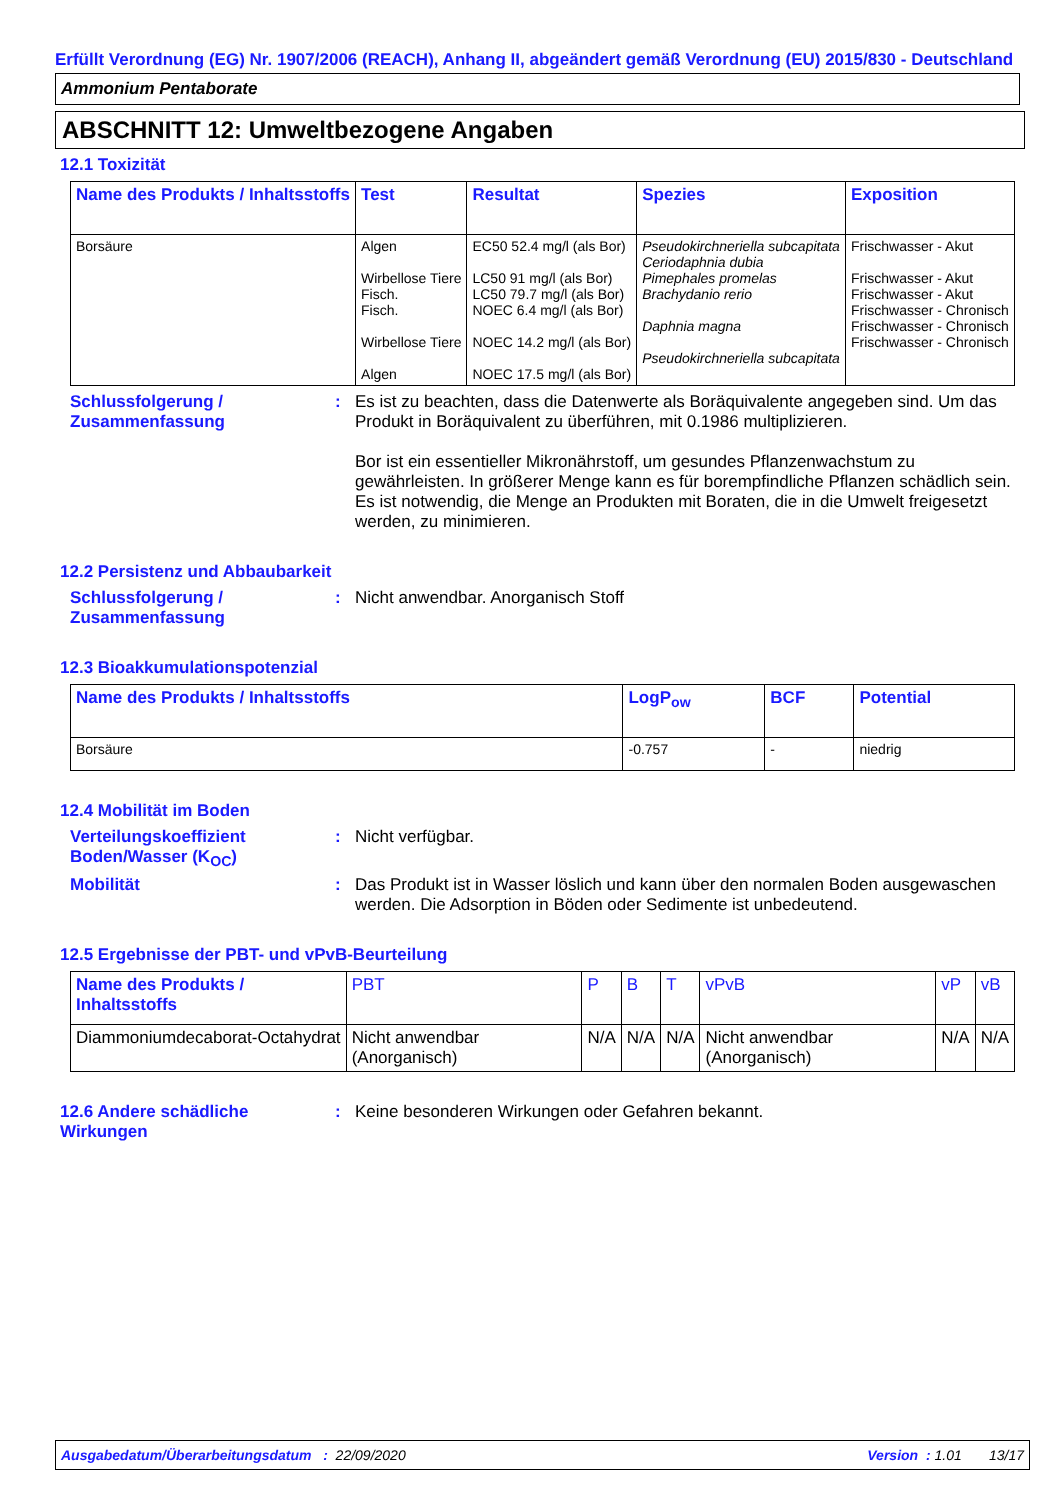Erfüllt Verordnung (EG) Nr. 1907/2006 (REACH), Anhang II, abgeändert gemäß Verordnung (EU) 2015/830 - Deutschland
Ammonium Pentaborate
ABSCHNITT 12: Umweltbezogene Angaben
12.1 Toxizität
| Name des Produkts / Inhaltsstoffs | Test | Resultat | Spezies | Exposition |
| --- | --- | --- | --- | --- |
| Borsäure | Algen Wirbellose Tiere Fisch. Fisch. Wirbellose Tiere Algen | EC50 52.4 mg/l (als Bor) LC50 91 mg/l (als Bor) LC50 79.7 mg/l (als Bor) NOEC 6.4 mg/l (als Bor) NOEC 14.2 mg/l (als Bor) NOEC 17.5 mg/l (als Bor) | Pseudokirchneriella subcapitata Ceriodaphnia dubia Pimephales promelas Brachydanio rerio Daphnia magna Pseudokirchneriella subcapitata | Frischwasser - Akut Frischwasser - Akut Frischwasser - Akut Frischwasser - Chronisch Frischwasser - Chronisch Frischwasser - Chronisch |
Schlussfolgerung / Zusammenfassung
: Es ist zu beachten, dass die Datenwerte als Boräquivalente angegeben sind. Um das Produkt in Boräquivalent zu überführen, mit 0.1986 multiplizieren.
Bor ist ein essentieller Mikronährstoff, um gesundes Pflanzenwachstum zu gewährleisten. In größerer Menge kann es für borempfindliche Pflanzen schädlich sein. Es ist notwendig, die Menge an Produkten mit Boraten, die in die Umwelt freigesetzt werden, zu minimieren.
12.2 Persistenz und Abbaubarkeit
Schlussfolgerung / Zusammenfassung
: Nicht anwendbar. Anorganisch Stoff
12.3 Bioakkumulationspotenzial
| Name des Produkts / Inhaltsstoffs | LogP<sub>ow</sub> | BCF | Potential |
| --- | --- | --- | --- |
| Borsäure | -0.757 | - | niedrig |
12.4 Mobilität im Boden
Verteilungskoeffizient Boden/Wasser (K<sub>OC</sub>)
: Nicht verfügbar.
Mobilität : Das Produkt ist in Wasser löslich und kann über den normalen Boden ausgewaschen werden. Die Adsorption in Böden oder Sedimente ist unbedeutend.
12.5 Ergebnisse der PBT- und vPvB-Beurteilung
| Name des Produkts / Inhaltsstoffs | PBT | P | B | T | vPvB | vP | vB |
| --- | --- | --- | --- | --- | --- | --- | --- |
| Diammoniumdecaborat-Octahydrat | Nicht anwendbar (Anorganisch) | N/A | N/A | N/A | Nicht anwendbar (Anorganisch) | N/A | N/A |
12.6 Andere schädliche Wirkungen
: Keine besonderen Wirkungen oder Gefahren bekannt.
Ausgabedatum/Überarbeitungsdatum : 22/09/2020 Version : 1.01 13/17